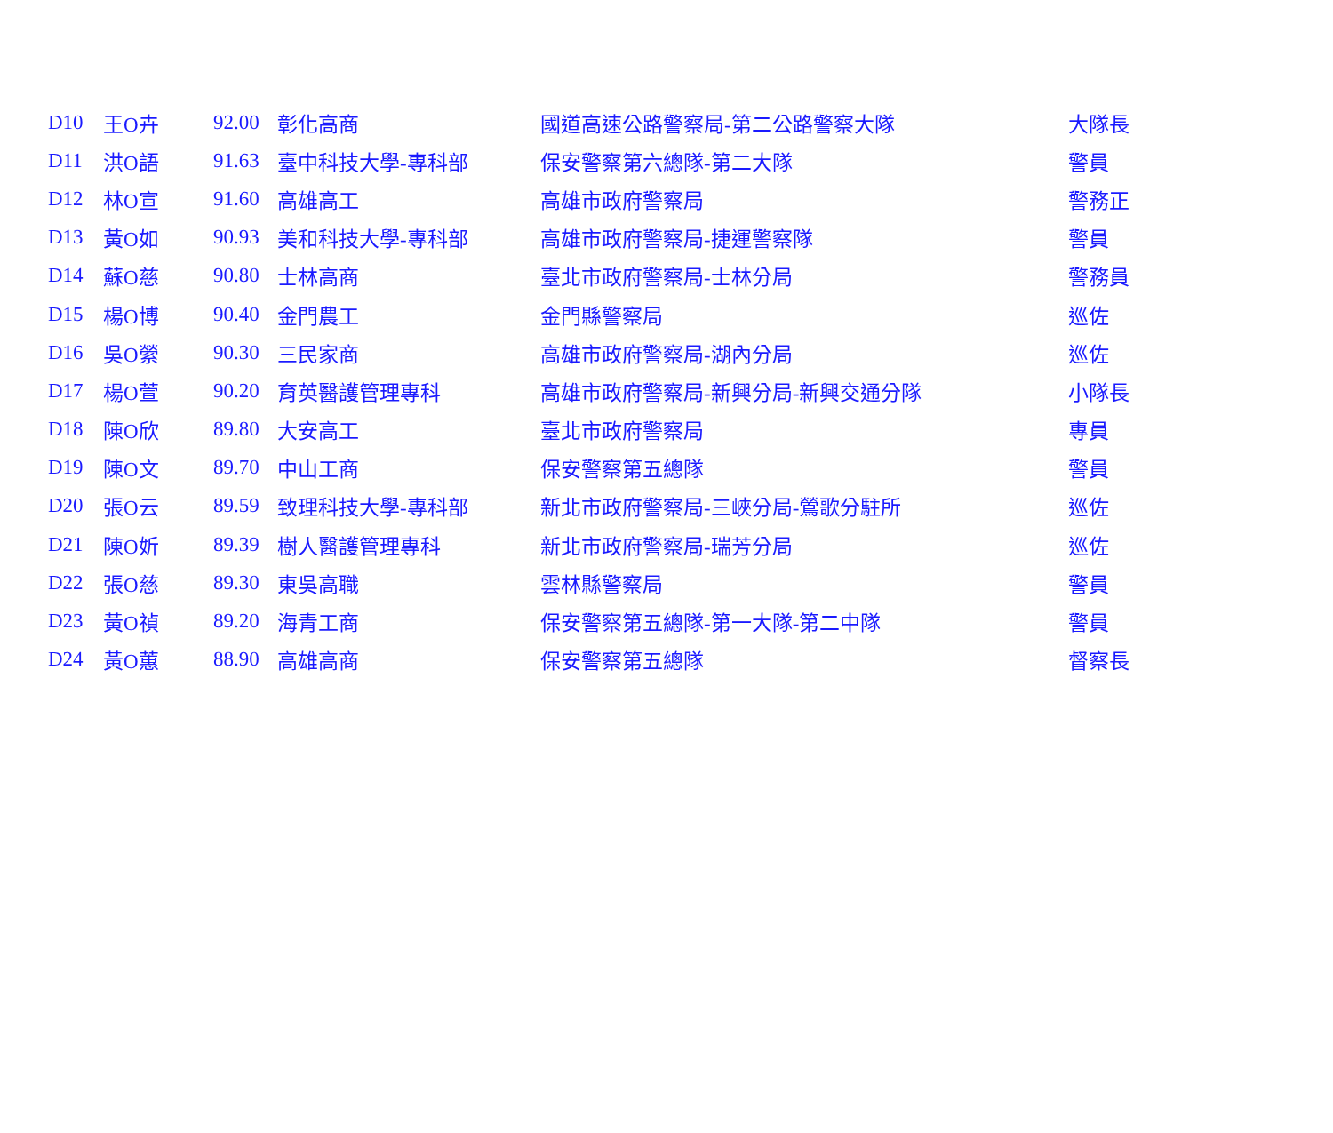| D10 | 王O卉 | 92.00 | 彰化高商 | 國道高速公路警察局-第二公路警察大隊 | 大隊長 |
| D11 | 洪O語 | 91.63 | 臺中科技大學-專科部 | 保安警察第六總隊-第二大隊 | 警員 |
| D12 | 林O宣 | 91.60 | 高雄高工 | 高雄市政府警察局 | 警務正 |
| D13 | 黃O如 | 90.93 | 美和科技大學-專科部 | 高雄市政府警察局-捷運警察隊 | 警員 |
| D14 | 蘇O慈 | 90.80 | 士林高商 | 臺北市政府警察局-士林分局 | 警務員 |
| D15 | 楊O博 | 90.40 | 金門農工 | 金門縣警察局 | 巡佐 |
| D16 | 吳O縈 | 90.30 | 三民家商 | 高雄市政府警察局-湖內分局 | 巡佐 |
| D17 | 楊O萱 | 90.20 | 育英醫護管理專科 | 高雄市政府警察局-新興分局-新興交通分隊 | 小隊長 |
| D18 | 陳O欣 | 89.80 | 大安高工 | 臺北市政府警察局 | 專員 |
| D19 | 陳O文 | 89.70 | 中山工商 | 保安警察第五總隊 | 警員 |
| D20 | 張O云 | 89.59 | 致理科技大學-專科部 | 新北市政府警察局-三峽分局-鶯歌分駐所 | 巡佐 |
| D21 | 陳O妡 | 89.39 | 樹人醫護管理專科 | 新北市政府警察局-瑞芳分局 | 巡佐 |
| D22 | 張O慈 | 89.30 | 東吳高職 | 雲林縣警察局 | 警員 |
| D23 | 黃O禎 | 89.20 | 海青工商 | 保安警察第五總隊-第一大隊-第二中隊 | 警員 |
| D24 | 黃O蕙 | 88.90 | 高雄高商 | 保安警察第五總隊 | 督察長 |